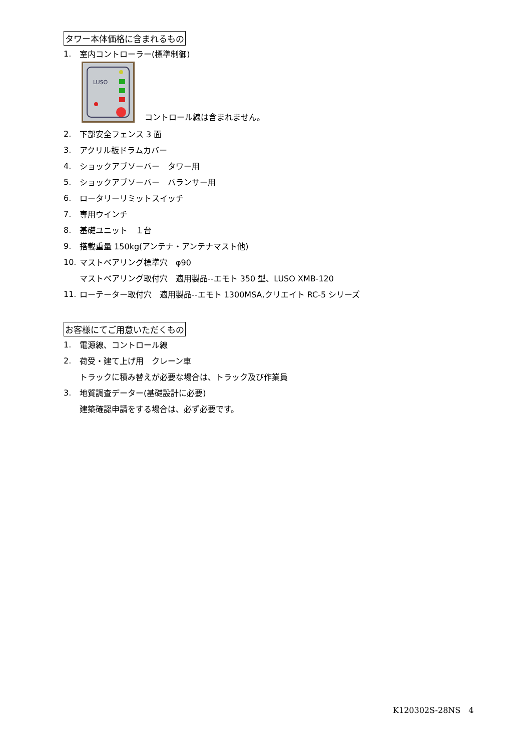タワー本体価格に含まれるもの
1. 室内コントローラー(標準制御)
LUSO
コントロール線は含まれません。
2. 下部安全フェンス 3 面
3. アクリル板ドラムカバー
4. ショックアブソーバー　タワー用
5. ショックアブソーバー　バランサー用
6. ロータリーリミットスイッチ
7. 専用ウインチ
8. 基礎ユニット　１台
9. 搭載重量 150kg(アンテナ・アンテナマスト他)
10. マストベアリング標準穴　φ90
マストベアリング取付穴　適用製品--エモト 350 型、LUSO XMB-120
11. ローテーター取付穴　適用製品--エモト 1300MSA,クリエイト RC-5 シリーズ
お客様にてご用意いただくもの
1. 電源線、コントロール線
2. 荷受・建て上げ用　クレーン車
トラックに積み替えが必要な場合は、トラック及び作業員
3. 地質調査データー(基礎設計に必要)
建築確認申請をする場合は、必ず必要です。
K120302S-28NS　4